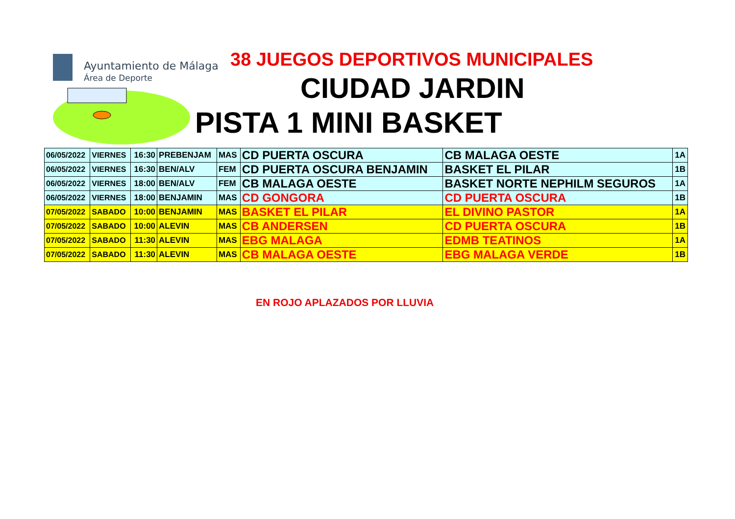Ayuntamiento de Málaga
Área de Deporte
38 JUEGOS DEPORTIVOS MUNICIPALES
CIUDAD JARDIN
PISTA 1 MINI BASKET
| 06/05/2022 | VIERNES | 16:30 | PREBENJAM | MAS | CD PUERTA OSCURA | CB MALAGA OESTE | 1A |
| 06/05/2022 | VIERNES | 16:30 | BEN/ALV | FEM | CD PUERTA OSCURA BENJAMIN | BASKET EL PILAR | 1B |
| 06/05/2022 | VIERNES | 18:00 | BEN/ALV | FEM | CB MALAGA OESTE | BASKET NORTE NEPHILM SEGUROS | 1A |
| 06/05/2022 | VIERNES | 18:00 | BENJAMIN | MAS | CD GONGORA | CD PUERTA OSCURA | 1B |
| 07/05/2022 | SABADO | 10:00 | BENJAMIN | MAS | BASKET EL PILAR | EL DIVINO PASTOR | 1A |
| 07/05/2022 | SABADO | 10:00 | ALEVIN | MAS | CB ANDERSEN | CD PUERTA OSCURA | 1B |
| 07/05/2022 | SABADO | 11:30 | ALEVIN | MAS | EBG MALAGA | EDMB TEATINOS | 1A |
| 07/05/2022 | SABADO | 11:30 | ALEVIN | MAS | CB MALAGA OESTE | EBG MALAGA VERDE | 1B |
EN ROJO APLAZADOS POR LLUVIA